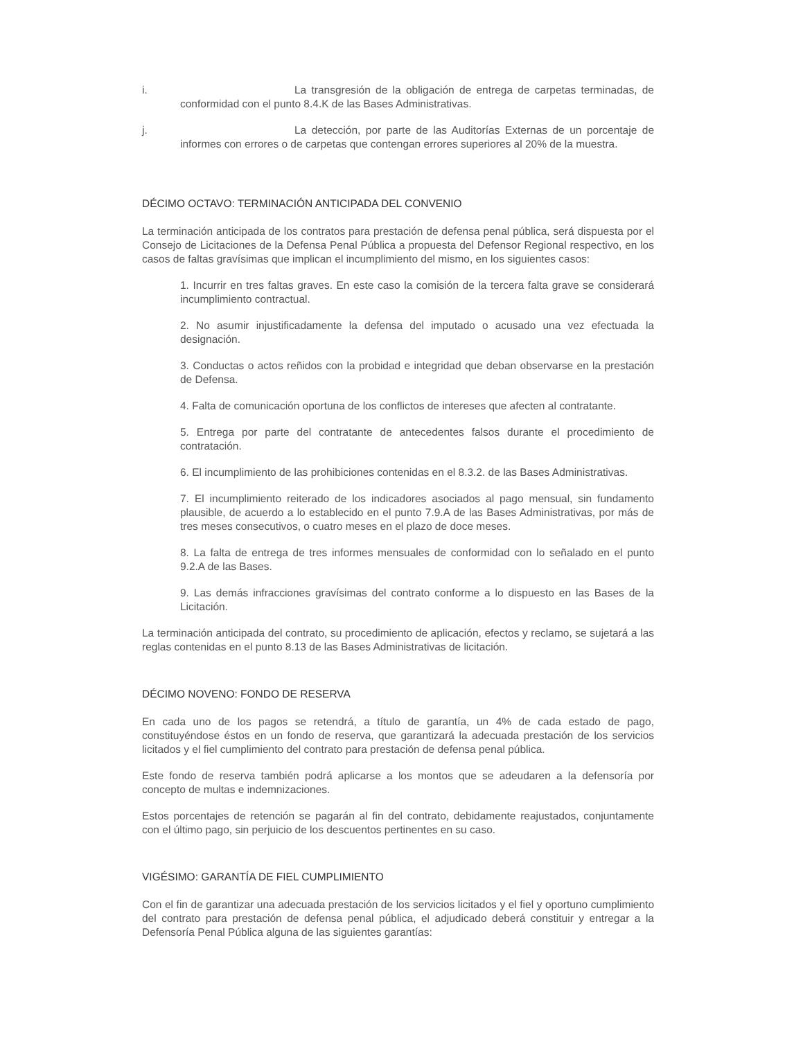i. La transgresión de la obligación de entrega de carpetas terminadas, de conformidad con el punto 8.4.K de las Bases Administrativas.
j. La detección, por parte de las Auditorías Externas de un porcentaje de informes con errores o de carpetas que contengan errores superiores al 20% de la muestra.
DÉCIMO OCTAVO: TERMINACIÓN ANTICIPADA DEL CONVENIO
La terminación anticipada de los contratos para prestación de defensa penal pública, será dispuesta por el Consejo de Licitaciones de la Defensa Penal Pública a propuesta del Defensor Regional respectivo, en los casos de faltas gravísimas que implican el incumplimiento del mismo, en los siguientes casos:
1. Incurrir en tres faltas graves. En este caso la comisión de la tercera falta grave se considerará incumplimiento contractual.
2. No asumir injustificadamente la defensa del imputado o acusado una vez efectuada la designación.
3. Conductas o actos reñidos con la probidad e integridad que deban observarse en la prestación de Defensa.
4. Falta de comunicación oportuna de los conflictos de intereses que afecten al contratante.
5. Entrega por parte del contratante de antecedentes falsos durante el procedimiento de contratación.
6. El incumplimiento de las prohibiciones contenidas en el 8.3.2. de las Bases Administrativas.
7. El incumplimiento reiterado de los indicadores asociados al pago mensual, sin fundamento plausible, de acuerdo a lo establecido en el punto 7.9.A de las Bases Administrativas, por más de tres meses consecutivos, o cuatro meses en el plazo de doce meses.
8. La falta de entrega de tres informes mensuales de conformidad con lo señalado en el punto 9.2.A de las Bases.
9. Las demás infracciones gravísimas del contrato conforme a lo dispuesto en las Bases de la Licitación.
La terminación anticipada del contrato, su procedimiento de aplicación, efectos y reclamo, se sujetará a las reglas contenidas en el punto 8.13 de las Bases Administrativas de licitación.
DÉCIMO NOVENO: FONDO DE RESERVA
En cada uno de los pagos se retendrá, a título de garantía, un 4% de cada estado de pago, constituyéndose éstos en un fondo de reserva, que garantizará la adecuada prestación de los servicios licitados y el fiel cumplimiento del contrato para prestación de defensa penal pública.
Este fondo de reserva también podrá aplicarse a los montos que se adeudaren a la defensoría por concepto de multas e indemnizaciones.
Estos porcentajes de retención se pagarán al fin del contrato, debidamente reajustados, conjuntamente con el último pago, sin perjuicio de los descuentos pertinentes en su caso.
VIGÉSIMO: GARANTÍA DE FIEL CUMPLIMIENTO
Con el fin de garantizar una adecuada prestación de los servicios licitados y el fiel y oportuno cumplimiento del contrato para prestación de defensa penal pública, el adjudicado deberá constituir y entregar a la Defensoría Penal Pública alguna de las siguientes garantías: